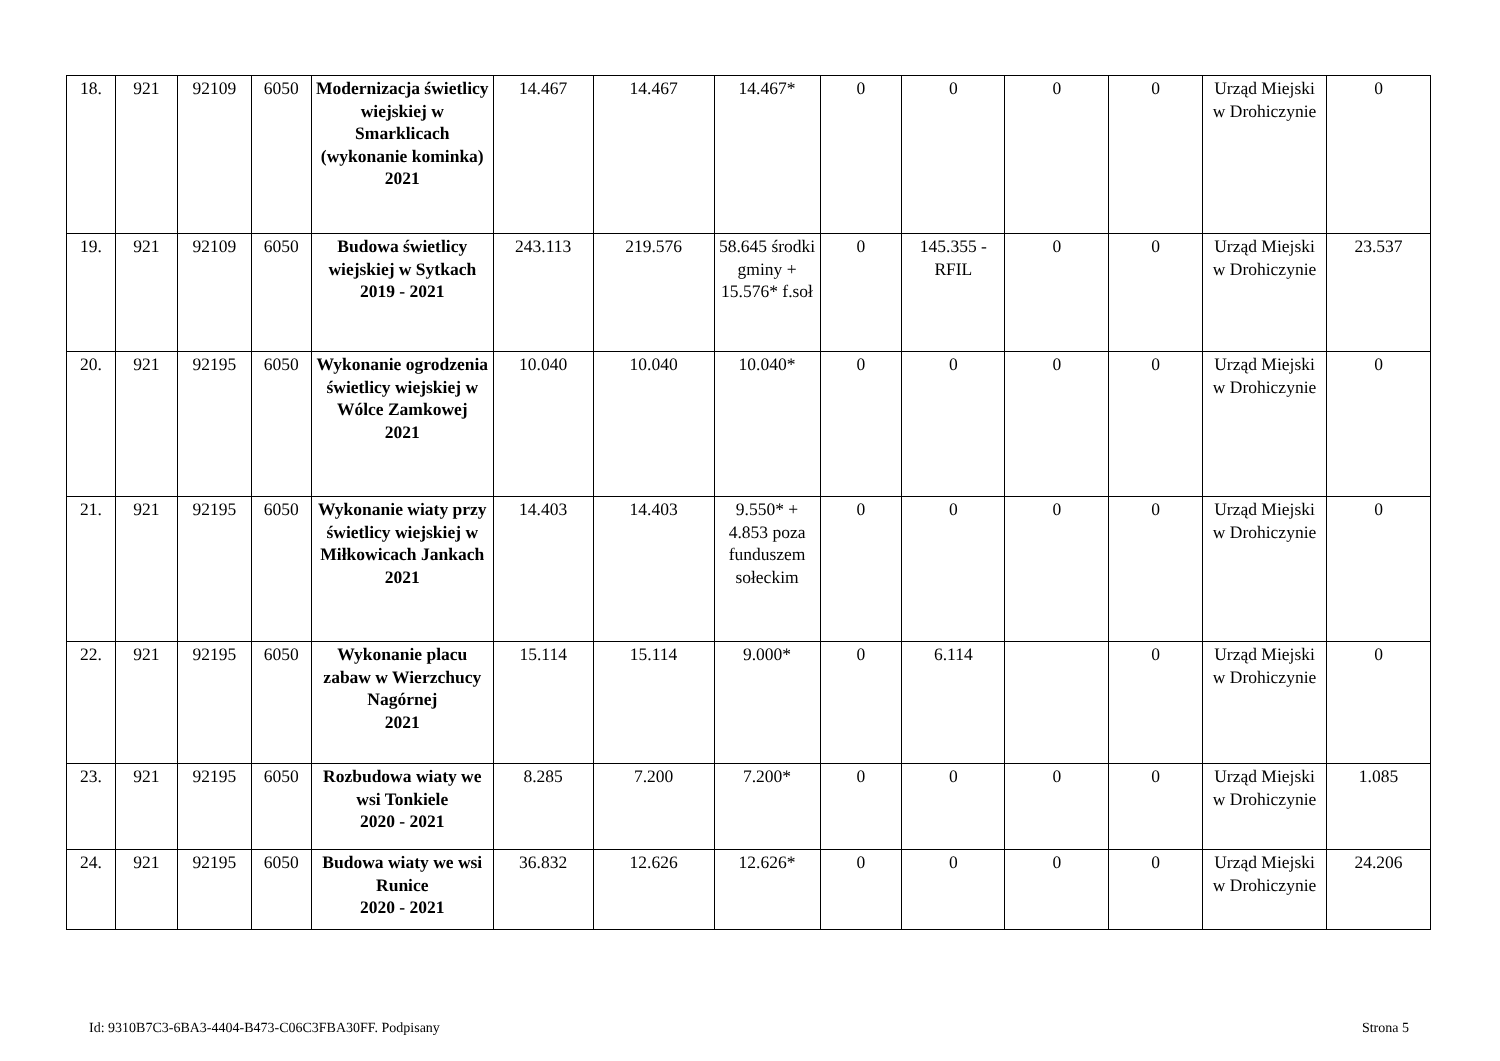| 18. | 921 | 92109 | 6050 | Modernizacja świetlicy wiejskiej w Smarklicach (wykonanie kominka) 2021 | 14.467 | 14.467 | 14.467* | 0 | 0 | 0 | 0 | Urząd Miejski w Drohiczynie | 0 |
| 19. | 921 | 92109 | 6050 | Budowa świetlicy wiejskiej w Sytkach 2019 - 2021 | 243.113 | 219.576 | 58.645 środki gminy + 15.576* f.soł | 0 | 145.355 - RFIL | 0 | 0 | Urząd Miejski w Drohiczynie | 23.537 |
| 20. | 921 | 92195 | 6050 | Wykonanie ogrodzenia świetlicy wiejskiej w Wólce Zamkowej 2021 | 10.040 | 10.040 | 10.040* | 0 | 0 | 0 | 0 | Urząd Miejski w Drohiczynie | 0 |
| 21. | 921 | 92195 | 6050 | Wykonanie wiaty przy świetlicy wiejskiej w Miłkowicach Jankach 2021 | 14.403 | 14.403 | 9.550* + 4.853 poza funduszem sołeckim | 0 | 0 | 0 | 0 | Urząd Miejski w Drohiczynie | 0 |
| 22. | 921 | 92195 | 6050 | Wykonanie placu zabaw w Wierzchucy Nagórnej 2021 | 15.114 | 15.114 | 9.000* | 0 | 6.114 | | 0 | Urząd Miejski w Drohiczynie | 0 |
| 23. | 921 | 92195 | 6050 | Rozbudowa wiaty we wsi Tonkiele 2020 - 2021 | 8.285 | 7.200 | 7.200* | 0 | 0 | 0 | 0 | Urząd Miejski w Drohiczynie | 1.085 |
| 24. | 921 | 92195 | 6050 | Budowa wiaty we wsi Runice 2020 - 2021 | 36.832 | 12.626 | 12.626* | 0 | 0 | 0 | 0 | Urząd Miejski w Drohiczynie | 24.206 |
Id: 9310B7C3-6BA3-4404-B473-C06C3FBA30FF. Podpisany Strona 5